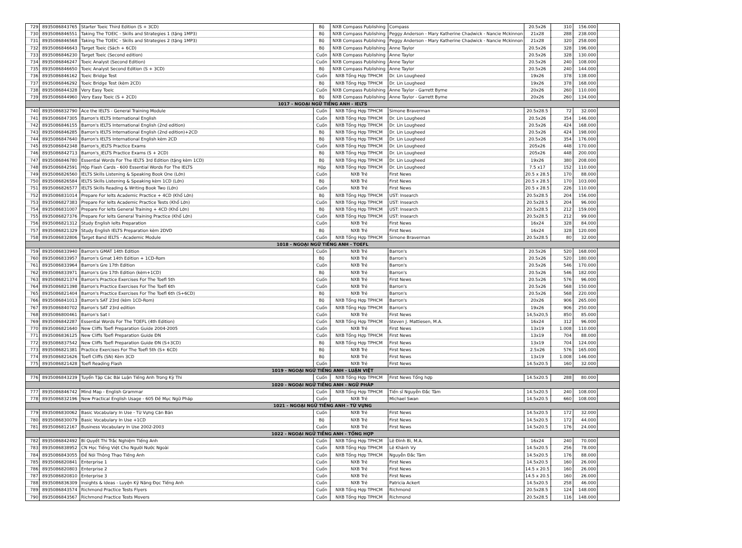| 729 | 8935086843765 | Starter Toeic Third Edition (S + 3CD) | Bộ | NXB Compass Publishing | Compass | 20.5x26 | 310 | 156.000 | |
| 730 | 8935086846551 | Taking The TOEIC - Skills and Strategies 1 (tặng 1MP3) | Bộ | NXB Compass Publishing | Peggy Anderson - Mary Katherine Chadwick - Nancie Mckinnon | 21x28 | 288 | 238.000 | |
| 731 | 8935086846568 | Taking The TOEIC - Skills and Strategies 2 (tặng 1MP3) | Bộ | NXB Compass Publishing | Peggy Anderson - Mary Katherine Chadwick - Nancie Mckinnon | 21x28 | 320 | 258.000 | |
| 732 | 8935086846643 | Target Toeic (Sách + 6CD) | Bộ | NXB Compass Publishing | Anne Taylor | 20.5x26 | 328 | 196.000 | |
| 733 | 8935086846230 | Target Toeic (Second edition) | Cuốn | NXB Compass Publishing | Anne Taylor | 20.5x26 | 328 | 130.000 | |
| 734 | 8935086846247 | Toeic Analyst (Second Edition) | Cuốn | NXB Compass Publishing | Anne Taylor | 20.5x26 | 240 | 108.000 | |
| 735 | 8935086846650 | Toeic Analyst Second Edition (S + 3CD) | Bộ | NXB Compass Publishing | Anne Taylor | 20.5x26 | 240 | 144.000 | |
| 736 | 8935086846162 | Toeic Bridge Test | Cuốn | NXB Tổng Hợp TPHCM | Dr. Lin Lougheed | 19x26 | 378 | 138.000 | |
| 737 | 8935086846292 | Toeic Bridge Test (kèm 2CD) | Bộ | NXB Tổng Hợp TPHCM | Dr. Lin Lougheed | 19x26 | 378 | 168.000 | |
| 738 | 8935086844328 | Very Easy Toeic | Cuốn | NXB Compass Publishing | Anne Taylor - Garrett Byrne | 20x26 | 260 | 110.000 | |
| 739 | 8935086844960 | Very Easy Toeic (S + 2CD) | Bộ | NXB Compass Publishing | Anne Taylor - Garrett Byrne | 20x26 | 260 | 134.000 | |
| 1017 - NGOẠI NGỮ TIẾNG ANH - IELTS | | | | | | | | | |
| 740 | 8935086832790 | Ace the IELTS - General Training Module | Cuốn | NXB Tổng Hợp TPHCM | Simone Braverman | 20.5x28.5 | 72 | 32.000 | |
| 741 | 8935086847305 | Barron's IELTS International English | Cuốn | NXB Tổng Hợp TPHCM | Dr. Lin Lougheed | 20.5x26 | 354 | 146.000 | |
| 742 | 8935086846155 | Barron's IELTS International English (2nd edition) | Cuốn | NXB Tổng Hợp TPHCM | Dr. Lin Lougheed | 20.5x26 | 424 | 168.000 | |
| 743 | 8935086846285 | Barron's IELTS International English (2nd edition)+2CD | Bộ | NXB Tổng Hợp TPHCM | Dr. Lin Lougheed | 20.5x26 | 424 | 198.000 | |
| 744 | 8935086847640 | Barron's IELTS International English kèm 2CD | Bộ | NXB Tổng Hợp TPHCM | Dr. Lin Lougheed | 20.5x26 | 354 | 176.000 | |
| 745 | 8935086842348 | Barron's_IELTS Practice Exams | Cuốn | NXB Tổng Hợp TPHCM | Dr. Lin Lougheed | 205x26 | 448 | 170.000 | |
| 746 | 8935086842713 | Barron's_IELTS Practice Exams (S + 2CD) | Bộ | NXB Tổng Hợp TPHCM | Dr. Lin Lougheed | 205x26 | 448 | 200.000 | |
| 747 | 8935086846780 | Essential Words For The IELTS 3rd Edition (tặng kèm 1CD) | Bộ | NXB Tổng Hợp TPHCM | Dr. Lin Lougheed | 19x26 | 380 | 208.000 | |
| 748 | 8935086842591 | Hộp Flash Cards - 600 Essential Words For The IELTS | Hộp | NXB Tổng Hợp TPHCM | Dr. Lin Lougheed | 7.5 x17 | 152 | 110.000 | |
| 749 | 8935086826560 | IELTS Skills Listening & Speaking Book One (Lớn) | Cuốn | NXB Trẻ | First News | 20.5 x 28.5 | 170 | 88.000 | |
| 750 | 8935086826584 | IELTS Skills Listening & Speaking kèm 1CD (Lớn) | Bộ | NXB Trẻ | First News | 20.5 x 28.5 | 170 | 103.000 | |
| 751 | 8935086826577 | IELTS Skills Reading & Writing Book Two (Lớn) | Cuốn | NXB Trẻ | First News | 20.5 x 28.5 | 226 | 110.000 | |
| 752 | 8935086831014 | Prepare For Ielts Academic Practice + 4CD (Khổ Lớn) | Bộ | NXB Tổng Hợp TPHCM | UST: Insearch | 20.5x28.5 | 204 | 156.000 | |
| 753 | 8935086827383 | Prepare For Ielts Academic Practice Tests (Khổ Lớn) | Cuốn | NXB Tổng Hợp TPHCM | UST: Insearch | 20.5x28.5 | 204 | 96.000 | |
| 754 | 8935086831007 | Prepare For Ielts General Training + 4CD (Khổ Lớn) | Bộ | NXB Tổng Hợp TPHCM | UST: Insearch | 20.5x28.5 | 212 | 159.000 | |
| 755 | 8935086827376 | Prepare For Ielts General Training Practice (Khổ Lớn) | Cuốn | NXB Tổng Hợp TPHCM | UST: Insearch | 20.5x28.5 | 212 | 99.000 | |
| 756 | 8935086821312 | Study English Ielts Preparation | Cuốn | NXB Trẻ | First News | 16x24 | 328 | 84.000 | |
| 757 | 8935086821329 | Study English IELTS Preparation kèm 2DVD | Bộ | NXB Trẻ | First News | 16x24 | 328 | 120.000 | |
| 758 | 8935086832806 | Target Band IELTS - Academic Module | Cuốn | NXB Tổng Hợp TPHCM | Simone Braverman | 20.5x28.5 | 80 | 32.000 | |
| 1018 - NGOẠI NGỮ TIẾNG ANH - TOEFL | | | | | | | | | |
| 759 | 8935086833940 | Barron's GMAT 14th Edition | Cuốn | NXB Trẻ | Barron's | 20.5x26 | 520 | 168.000 | |
| 760 | 8935086833957 | Barron's Gmat 14th Edition + 1CD-Rom | Bộ | NXB Trẻ | Barron's | 20.5x26 | 520 | 180.000 | |
| 761 | 8935086833964 | Barron's Gre 17th Edition | Cuốn | NXB Trẻ | Barron's | 20.5x26 | 546 | 170.000 | |
| 762 | 8935086833971 | Barron's Gre 17th Edition (kèm+1CD) | Bộ | NXB Trẻ | Barron's | 20.5x26 | 546 | 182.000 | |
| 763 | 8935086821374 | Barron's Practice Exercises For The Toefl 5th | Cuốn | NXB Trẻ | First News | 20.5x26 | 576 | 96.000 | |
| 764 | 8935086821398 | Barron's Practice Exercises For The Toefl 6th | Cuốn | NXB Trẻ | Barron's | 20.5x26 | 568 | 150.000 | |
| 765 | 8935086821404 | Barron's Practice Exercises For The Toefl 6th (S+6CD) | Bộ | NXB Trẻ | Barron's | 20.5x26 | 568 | 220.000 | |
| 766 | 8935086841013 | Barron's SAT 23rd (kèm 1CD-Rom) | Bộ | NXB Tổng Hợp TPHCM | Barron's | 20x26 | 906 | 265.000 | |
| 767 | 8935086840702 | Barron's SAT 23rd edition | Cuốn | NXB Tổng Hợp TPHCM | Barron's | 19x26 | 906 | 250.000 | |
| 768 | 8935086800461 | Barron's Sat I | Cuốn | NXB Trẻ | First News | 14,5x20,5 | 850 | 85.000 | |
| 769 | 8935086842287 | Essential Words For The TOEFL (4th Edition) | Cuốn | NXB Tổng Hợp TPHCM | Steven J. Mattiesen, M.A. | 16x24 | 312 | 96.000 | |
| 770 | 8935086821640 | New Cliffs Toefl Preparation Guide 2004-2005 | Cuốn | NXB Trẻ | First News | 13x19 | 1.008 | 110.000 | |
| 771 | 8935086836125 | New Cliffs Toefl Preparation Guide ĐN | Cuốn | NXB Tổng Hợp TPHCM | First News | 13x19 | 704 | 88.000 | |
| 772 | 8935086837542 | New Cliffs Toefl Preparation Guide ĐN (S+3CD) | Bộ | NXB Tổng Hợp TPHCM | First News | 13x19 | 704 | 124.000 | |
| 773 | 8935086821381 | Practice Exercises For The Toefl 5th (S+ 6CD) | Bộ | NXB Trẻ | First News | 2.5x26 | 576 | 165.000 | |
| 774 | 8935086821626 | Toefl Cliffs (SN) Kèm 3CD | Bộ | NXB Trẻ | First News | 13x19 | 1.008 | 146.000 | |
| 775 | 8935086821428 | Toefl Reading Flash | Cuốn | NXB Trẻ | First News | 14.5x20.5 | 160 | 32.000 | |
| 1019 - NGOẠI NGỮ TIẾNG ANH - LUẬN VIỆT | | | | | | | | | |
| 776 | 8935086843239 | Tuyển Tập Các Bài Luận Tiếng Anh Trong Kỳ Thi | Cuốn | NXB Tổng Hợp TPHCM | First News Tổng hợp | 14.5x20.5 | 288 | 80.000 | |
| 1020 - NGOẠI NGỮ TIẾNG ANH - NGỮ PHÁP | | | | | | | | | |
| 777 | 8935086846742 | Mind Map - English Grammar | Cuốn | NXB Tổng Hợp TPHCM | Tiến sĩ Nguyễn Đắc Tâm | 14.5x20.5 | 240 | 108.000 | |
| 778 | 8935086832196 | New Practical English Usage - 605 Đề Mục Ngữ Pháp | Cuốn | NXB Trẻ | Michael Swan | 14.5x20.5 | 660 | 108.000 | |
| 1021 - NGOẠI NGỮ TIẾNG ANH - TỪ VỰNG | | | | | | | | | |
| 779 | 8935086830062 | Basic Vocabulary In Use - Từ Vựng Căn Bản | Cuốn | NXB Trẻ | First News | 14.5x20.5 | 172 | 32.000 | |
| 780 | 8935086830079 | Basic Vocabulary In Use +1CD | Bộ | NXB Trẻ | First News | 14.5x20.5 | 172 | 44.000 | |
| 781 | 8935086812167 | Business Vocabulary In Use 2002-2003 | Cuốn | NXB Trẻ | First News | 14.5x20.5 | 176 | 24.000 | |
| 1022 - NGOẠI NGỮ TIẾNG ANH - TỔNG HỢP | | | | | | | | | |
| 782 | 8935086842492 | Bí Quyết Thi Trắc Nghiệm Tiếng Anh | Cuốn | NXB Tổng Hợp TPHCM | Lê Đình Bì, M.A. | 16x24 | 240 | 70.000 | |
| 783 | 8935086838952 | CN Học Tiếng Việt Cho Người Nước Ngoài | Cuốn | NXB Tổng Hợp TPHCM | Lê Khánh Vy | 14.5x20.5 | 256 | 78.000 | |
| 784 | 8935086843055 | Để Nói Thông Thạo Tiếng Anh | Cuốn | NXB Tổng Hợp TPHCM | Nguyễn Đắc Tâm | 14.5x20.5 | 176 | 88.000 | |
| 785 | 8935086820841 | Enterprise 1 | Cuốn | NXB Trẻ | First News | 14.5x20.5 | 160 | 26.000 | |
| 786 | 8935086820803 | Enterprise 2 | Cuốn | NXB Trẻ | First News | 14.5 x 20.5 | 160 | 26.000 | |
| 787 | 8935086820810 | Enterprise 3 | Cuốn | NXB Trẻ | First News | 14.5 x 20.5 | 160 | 26.000 | |
| 788 | 8935086836309 | Insights & Ideas - Luyện Kỹ Năng Đọc Tiếng Anh | Cuốn | NXB Trẻ | Patricia Ackert | 14.5x20.5 | 258 | 46.000 | |
| 789 | 8935086843574 | Richmond Practice Tests Flyers | Cuốn | NXB Tổng Hợp TPHCM | Richmond | 20.5x28.5 | 124 | 148.000 | |
| 790 | 8935086843567 | Richmond Practice Tests Movers | Cuốn | NXB Tổng Hợp TPHCM | Richmond | 20.5x28.5 | 116 | 148.000 | |